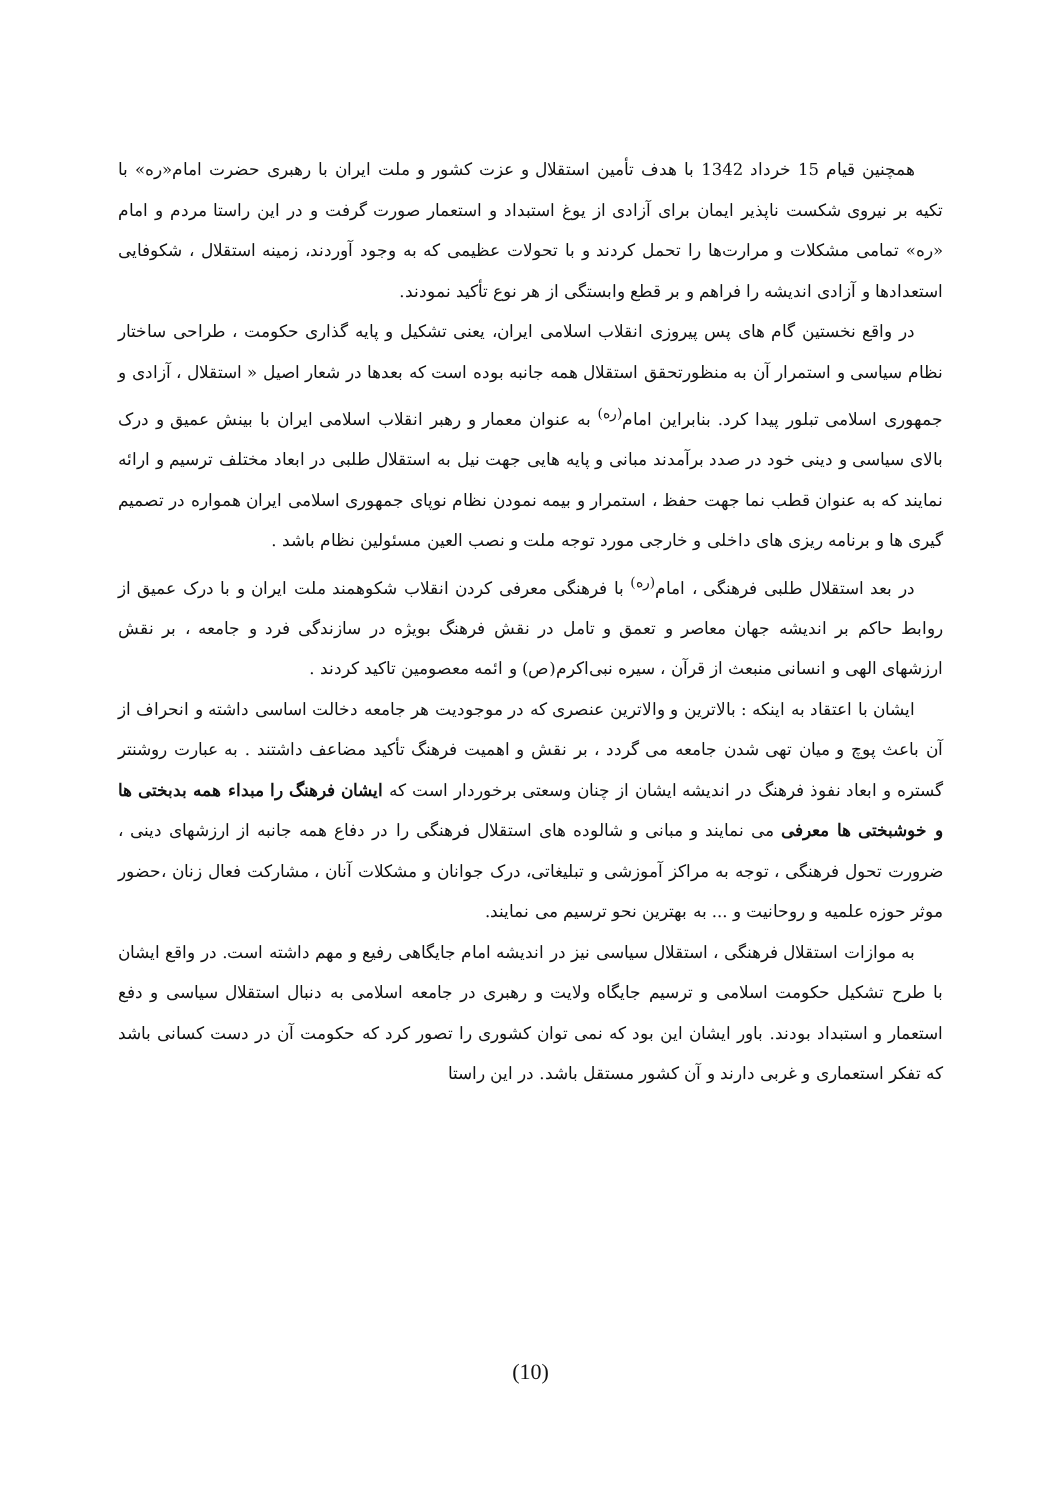همچنین قیام 15 خرداد 1342 با هدف تأمین استقلال و عزت کشور و ملت ایران با رهبری حضرت امام«ره» با تکیه بر نیروی شکست ناپذیر ایمان برای آزادی از یوغ استبداد و استعمار صورت گرفت و در این راستا مردم و امام «ره» تمامی مشکلات و مرارت‌ها را تحمل کردند و با تحولات عظیمی که به وجود آوردند، زمینه استقلال ، شکوفایی استعدادها و آزادی اندیشه را فراهم و بر قطع وابستگی از هر نوع تأکید نمودند.
در واقع نخستین گام های پس پیروزی انقلاب اسلامی ایران، یعنی تشکیل و پایه گذاری حکومت ، طراحی ساختار نظام سیاسی و استمرار آن به منظورتحقق استقلال همه جانبه بوده است که بعدها در شعار اصیل « استقلال ، آزادی و جمهوری اسلامی تبلور پیدا کرد. بنابراین امام<sup>(ره)</sup> به عنوان معمار و رهبر انقلاب اسلامی ایران با بینش عمیق و درک بالای سیاسی و دینی خود در صدد برآمدند مبانی و پایه هایی جهت نیل به استقلال طلبی در ابعاد مختلف ترسیم و ارائه نمایند که به عنوان قطب نما جهت حفظ ، استمرار و بیمه نمودن نظام نوپای جمهوری اسلامی ایران همواره در تصمیم گیری ها و برنامه ریزی های داخلی و خارجی مورد توجه ملت و نصب العین مسئولین نظام باشد .
در بعد استقلال طلبی فرهنگی ، امام<sup>(ره)</sup> با فرهنگی معرفی کردن انقلاب شکوهمند ملت ایران و با درک عمیق از روابط حاکم بر اندیشه جهان معاصر و تعمق و تامل در نقش فرهنگ بویژه در سازندگی فرد و جامعه ، بر نقش ارزشهای الهی و انسانی منبعث از قرآن ، سیره نبی‌اکرم(ص) و ائمه معصومین تاکید کردند .
ایشان با اعتقاد به اینکه : بالاترین و والاترین عنصری که در موجودیت هر جامعه دخالت اساسی داشته و انحراف از آن باعث پوچ و میان تهی شدن جامعه می گردد ، بر نقش و اهمیت فرهنگ تأکید مضاعف داشتند . به عبارت روشنتر گستره و ابعاد نفوذ فرهنگ در اندیشه ایشان از چنان وسعتی برخوردار است که ایشان فرهنگ را مبداء همه بدبختی ها و خوشبختی ها معرفی می نمایند و مبانی و شالوده های استقلال فرهنگی را در دفاع همه جانبه از ارزشهای دینی ، ضرورت تحول فرهنگی ، توجه به مراکز آموزشی و تبلیغاتی، درک جوانان و مشکلات آنان ، مشارکت فعال زنان ،حضور موثر حوزه علمیه و روحانیت و ... به بهترین نحو ترسیم می نمایند.
به موازات استقلال فرهنگی ، استقلال سیاسی نیز در اندیشه امام جایگاهی رفیع و مهم داشته است. در واقع ایشان با طرح تشکیل حکومت اسلامی و ترسیم جایگاه ولایت و رهبری در جامعه اسلامی به دنبال استقلال سیاسی و دفع استعمار و استبداد بودند. باور ایشان این بود که نمی توان کشوری را تصور کرد که حکومت آن در دست کسانی باشد که تفکر استعماری و غربی دارند و آن کشور مستقل باشد. در این راستا
(10)